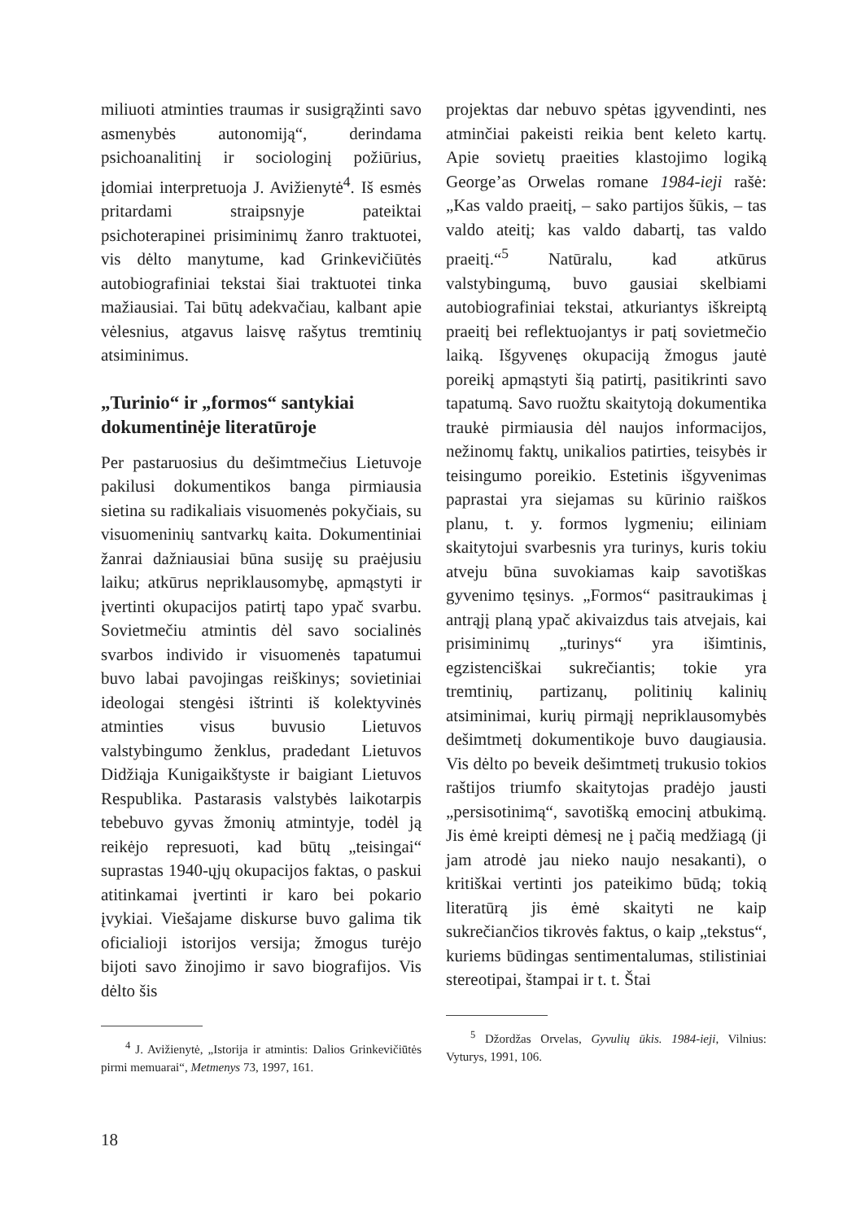miliuoti atminties traumas ir susigrąžinti savo asmenybės autonomiją“, derindama psichoanalitinį ir sociologinį požiūrius, įdomiai interpretuoja J. Avižienytė<sup>4</sup>. Iš esmės pritardami straipsnyje pateiktai psichoterapinei prisiminimų žanro traktuotei, vis dėlto manytume, kad Grinkevičiūtės autobiografiniai tekstai šiai traktuotei tinka mažiausiai. Tai būtų adekvačiau, kalbant apie vėlesnius, atgavus laisvę rašytus tremtinių atsiminimus.
„Turinio“ ir „formos“ santykiai dokumentinėje literatūroje
Per pastaruosius du dešimtmečius Lietuvoje pakilusi dokumentikos banga pirmiausia sietina su radikaliais visuomenės pokyčiais, su visuomeninių santvarkų kaita. Dokumentiniai žanrai dažniausiai būna susiję su praėjusiu laiku; atkūrus nepriklausomybę, apmąstyti ir įvertinti okupacijos patirtį tapo ypač svarbu. Sovietmečiu atmintis dėl savo socialinės svarbos individo ir visuomenės tapatumui buvo labai pavojingas reiškinys; sovietiniai ideologai stengėsi ištrinti iš kolektyvinės atminties visus buvusio Lietuvos valstybingumo ženklus, pradedant Lietuvos Didžiąja Kunigaikštyste ir baigiant Lietuvos Respublika. Pastarasis valstybės laikotarpis tebebuvo gyvas žmonių atmintyje, todėl ją reikėjo represuoti, kad būtų „teisingai“ suprastas 1940-ųjų okupacijos faktas, o paskui atitinkamai įvertinti ir karo bei pokario įvykiai. Viešajame diskurse buvo galima tik oficialioji istorijos versija; žmogus turėjo bijoti savo žinojimo ir savo biografijos. Vis dėlto šis
<sup>4</sup> J. Avižienytė, „Istorija ir atmintis: Dalios Grinkevičiūtės pirmi memuarai“, Metmenys 73, 1997, 161.
projektas dar nebuvo spėtas įgyvendinti, nes atminčiai pakeisti reikia bent keleto kartų. Apie sovietų praeities klastojimo logiką George’as Orwelas romane 1984-ieji rašė: „Kas valdo praeitį, – sako partijos šūkis, – tas valdo ateitį; kas valdo dabartį, tas valdo praeitį.“<sup>5</sup> Natūralu, kad atkūrus valstybingumą, buvo gausiai skelbiami autobiografiniai tekstai, atkuriantys iškreiptą praeitį bei reflektuojantys ir patį sovietmečio laiką. Išgyvenęs okupaciją žmogus jautė poreikį apmąstyti šią patirtį, pasitikrinti savo tapatumą. Savo ruožtu skaitytoją dokumentika traukė pirmiausia dėl naujos informacijos, nežinomų faktų, unikalios patirties, teisybės ir teisingumo poreikio. Estetinis išgyvenimas paprastai yra siejamas su kūrinio raiškos planu, t. y. formos lygmeniu; eiliniam skaitytojui svarbesnis yra turinys, kuris tokiu atveju būna suvokiamas kaip savotiškas gyvenimo tęsinys. „Formos“ pasitraukimas į antrąjį planą ypač akivaizdus tais atvejais, kai prisiminimų „turinys“ yra išimtinis, egzistenciškai sukrečiantis; tokie yra tremtinių, partizanų, politinių kalinių atsiminimai, kurių pirmąjį nepriklausomybės dešimtmetį dokumentikoje buvo daugiausia. Vis dėlto po beveik dešimtmetį trukusio tokios raštijos triumfo skaitytojas pradėjo jausti „persisotinimą“, savotišką emocinį atbukimą. Jis ėmė kreipti dėmesį ne į pačią medžiagą (ji jam atrodė jau nieko naujo nesakanti), o kritiškai vertinti jos pateikimo būdą; tokią literatūrą jis ėmė skaityti ne kaip sukrečiančios tikrovės faktus, o kaip „tekstus“, kuriems būdingas sentimentalumas, stilistiniai stereotipai, štampai ir t. t. Štai
<sup>5</sup> Džordžas Orvelas, Gyvulių ūkis. 1984-ieji, Vilnius: Vyturys, 1991, 106.
18